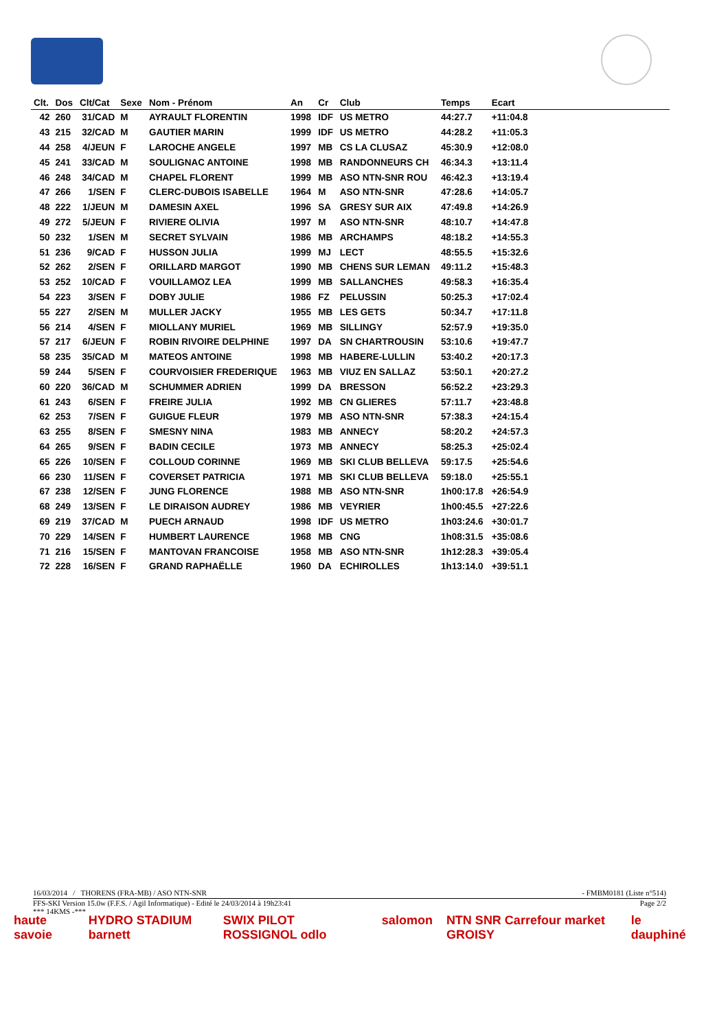| Clt. | Dos | Clt/Cat | Sexe | Nom - Prénom | An | Cr | Club | Temps | Ecart | |
| --- | --- | --- | --- | --- | --- | --- | --- | --- | --- | --- |
| 42 | 260 | 31/CAD | M | AYRAULT FLORENTIN | 1998 | IDF | US METRO | 44:27.7 | +11:04.8 | |
| 43 | 215 | 32/CAD | M | GAUTIER MARIN | 1999 | IDF | US METRO | 44:28.2 | +11:05.3 | |
| 44 | 258 | 4/JEUN | F | LAROCHE ANGELE | 1997 | MB | CS LA CLUSAZ | 45:30.9 | +12:08.0 | |
| 45 | 241 | 33/CAD | M | SOULIGNAC ANTOINE | 1998 | MB | RANDONNEURS CH | 46:34.3 | +13:11.4 | |
| 46 | 248 | 34/CAD | M | CHAPEL FLORENT | 1999 | MB | ASO NTN-SNR ROU | 46:42.3 | +13:19.4 | |
| 47 | 266 | 1/SEN | F | CLERC-DUBOIS ISABELLE | 1964 | M | ASO NTN-SNR | 47:28.6 | +14:05.7 | |
| 48 | 222 | 1/JEUN | M | DAMESIN AXEL | 1996 | SA | GRESY SUR AIX | 47:49.8 | +14:26.9 | |
| 49 | 272 | 5/JEUN | F | RIVIERE OLIVIA | 1997 | M | ASO NTN-SNR | 48:10.7 | +14:47.8 | |
| 50 | 232 | 1/SEN | M | SECRET SYLVAIN | 1986 | MB | ARCHAMPS | 48:18.2 | +14:55.3 | |
| 51 | 236 | 9/CAD | F | HUSSON JULIA | 1999 | MJ | LECT | 48:55.5 | +15:32.6 | |
| 52 | 262 | 2/SEN | F | ORILLARD MARGOT | 1990 | MB | CHENS SUR LEMAN | 49:11.2 | +15:48.3 | |
| 53 | 252 | 10/CAD | F | VOUILLAMOZ LEA | 1999 | MB | SALLANCHES | 49:58.3 | +16:35.4 | |
| 54 | 223 | 3/SEN | F | DOBY JULIE | 1986 | FZ | PELUSSIN | 50:25.3 | +17:02.4 | |
| 55 | 227 | 2/SEN | M | MULLER JACKY | 1955 | MB | LES GETS | 50:34.7 | +17:11.8 | |
| 56 | 214 | 4/SEN | F | MIOLLANY MURIEL | 1969 | MB | SILLINGY | 52:57.9 | +19:35.0 | |
| 57 | 217 | 6/JEUN | F | ROBIN RIVOIRE DELPHINE | 1997 | DA | SN CHARTROUSIN | 53:10.6 | +19:47.7 | |
| 58 | 235 | 35/CAD | M | MATEOS ANTOINE | 1998 | MB | HABERE-LULLIN | 53:40.2 | +20:17.3 | |
| 59 | 244 | 5/SEN | F | COURVOISIER FREDERIQUE | 1963 | MB | VIUZ EN SALLAZ | 53:50.1 | +20:27.2 | |
| 60 | 220 | 36/CAD | M | SCHUMMER ADRIEN | 1999 | DA | BRESSON | 56:52.2 | +23:29.3 | |
| 61 | 243 | 6/SEN | F | FREIRE JULIA | 1992 | MB | CN GLIERES | 57:11.7 | +23:48.8 | |
| 62 | 253 | 7/SEN | F | GUIGUE FLEUR | 1979 | MB | ASO NTN-SNR | 57:38.3 | +24:15.4 | |
| 63 | 255 | 8/SEN | F | SMESNY NINA | 1983 | MB | ANNECY | 58:20.2 | +24:57.3 | |
| 64 | 265 | 9/SEN | F | BADIN CECILE | 1973 | MB | ANNECY | 58:25.3 | +25:02.4 | |
| 65 | 226 | 10/SEN | F | COLLOUD CORINNE | 1969 | MB | SKI CLUB BELLEVA | 59:17.5 | +25:54.6 | |
| 66 | 230 | 11/SEN | F | COVERSET PATRICIA | 1971 | MB | SKI CLUB BELLEVA | 59:18.0 | +25:55.1 | |
| 67 | 238 | 12/SEN | F | JUNG FLORENCE | 1988 | MB | ASO NTN-SNR | 1h00:17.8 | +26:54.9 | |
| 68 | 249 | 13/SEN | F | LE DIRAISON AUDREY | 1986 | MB | VEYRIER | 1h00:45.5 | +27:22.6 | |
| 69 | 219 | 37/CAD | M | PUECH ARNAUD | 1998 | IDF | US METRO | 1h03:24.6 | +30:01.7 | |
| 70 | 229 | 14/SEN | F | HUMBERT LAURENCE | 1968 | MB | CNG | 1h08:31.5 | +35:08.6 | |
| 71 | 216 | 15/SEN | F | MANTOVAN FRANCOISE | 1958 | MB | ASO NTN-SNR | 1h12:28.3 | +39:05.4 | |
| 72 | 228 | 16/SEN | F | GRAND RAPHAËLLE | 1960 | DA | ECHIROLLES | 1h13:14.0 | +39:51.1 | |
16/03/2014 / THORENS (FRA-MB) / ASO NTN-SNR - FMBM0181 (Liste n°514)
FFS-SKI Version 15.0w (F.F.S. / Agil Informatique) - Edité le 24/03/2014 à 19h23:41 Page 2/2
*** 14KMS -***
haute savoie HYDRO STADIUM barnett SWIX PILOT ROSSIGNOL odlo salomon NTN SNR Carrefour market GROISY le dauphiné